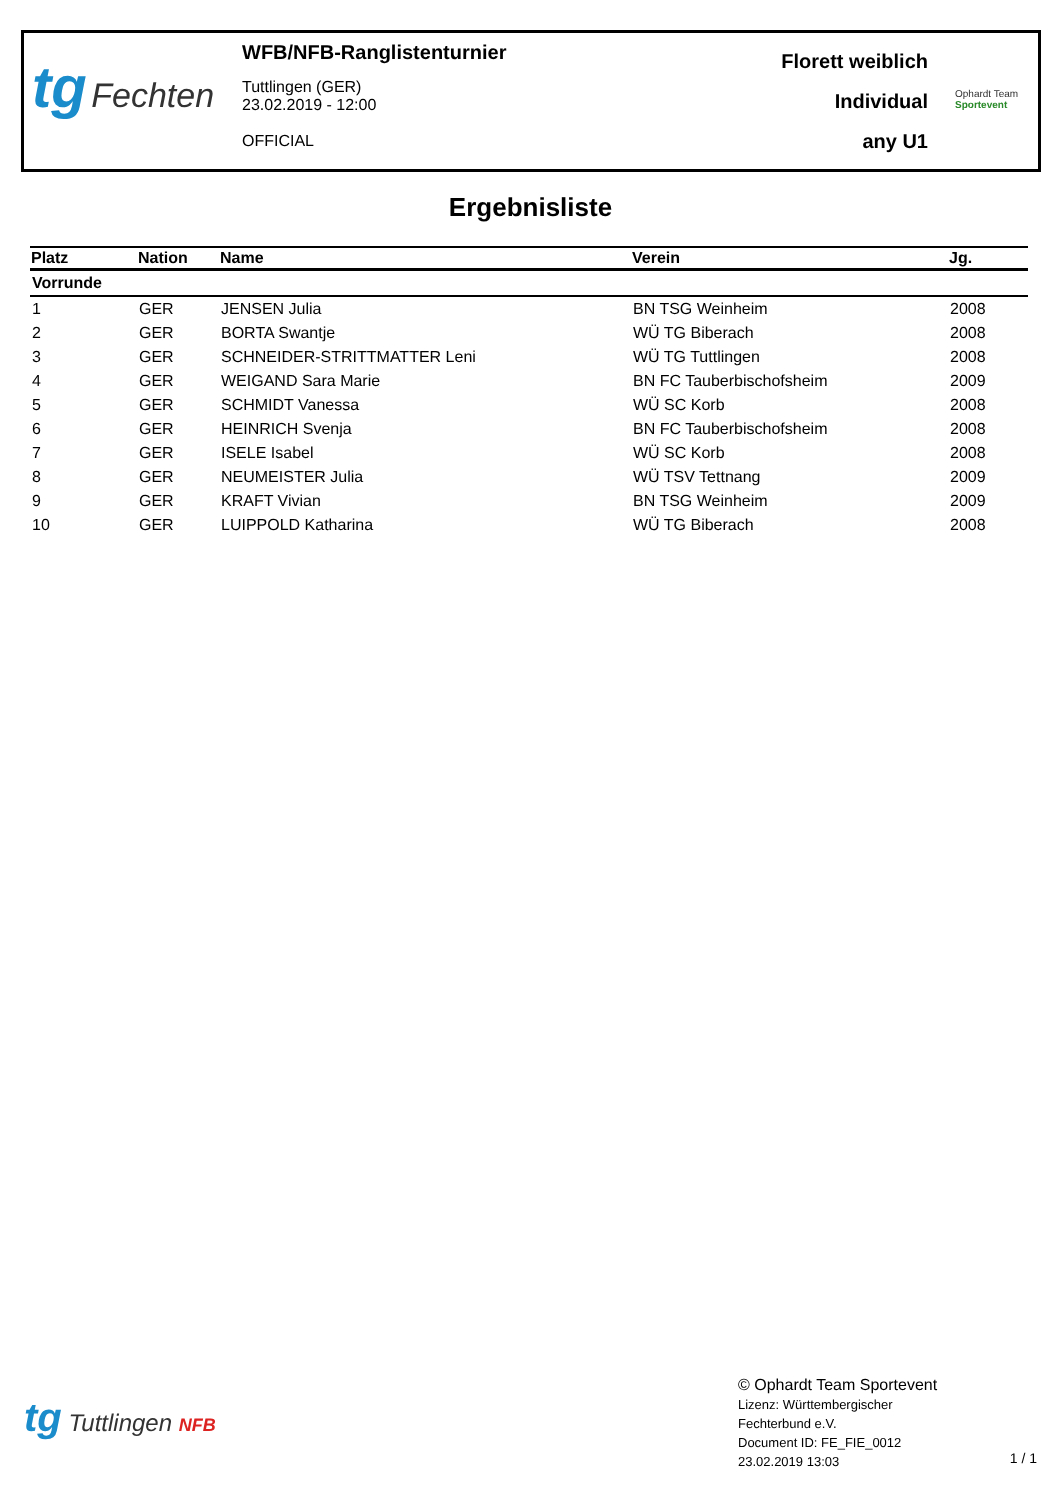tg Fechten
WFB/NFB-Ranglistenturnier
Tuttlingen (GER)
23.02.2019 - 12:00
OFFICIAL
Florett weiblich
Individual
any U1
Ophardt Team
Sportevent
Ergebnisliste
| Platz | Nation | Name | Verein | Jg. |
| --- | --- | --- | --- | --- |
| Vorrunde | | | | |
| 1 | GER | JENSEN Julia | BN TSG Weinheim | 2008 |
| 2 | GER | BORTA Swantje | WÜ TG Biberach | 2008 |
| 3 | GER | SCHNEIDER-STRITTMATTER Leni | WÜ TG Tuttlingen | 2008 |
| 4 | GER | WEIGAND Sara Marie | BN FC Tauberbischofsheim | 2009 |
| 5 | GER | SCHMIDT Vanessa | WÜ SC Korb | 2008 |
| 6 | GER | HEINRICH Svenja | BN FC Tauberbischofsheim | 2008 |
| 7 | GER | ISELE Isabel | WÜ SC Korb | 2008 |
| 8 | GER | NEUMEISTER Julia | WÜ TSV Tettnang | 2009 |
| 9 | GER | KRAFT Vivian | BN TSG Weinheim | 2009 |
| 10 | GER | LUIPPOLD Katharina | WÜ TG Biberach | 2008 |
tg Tuttlingen NFB
© Ophardt Team Sportevent
Lizenz: Württembergischer
Fechterbund e.V.
Document ID: FE_FIE_0012
23.02.2019 13:03
1 / 1